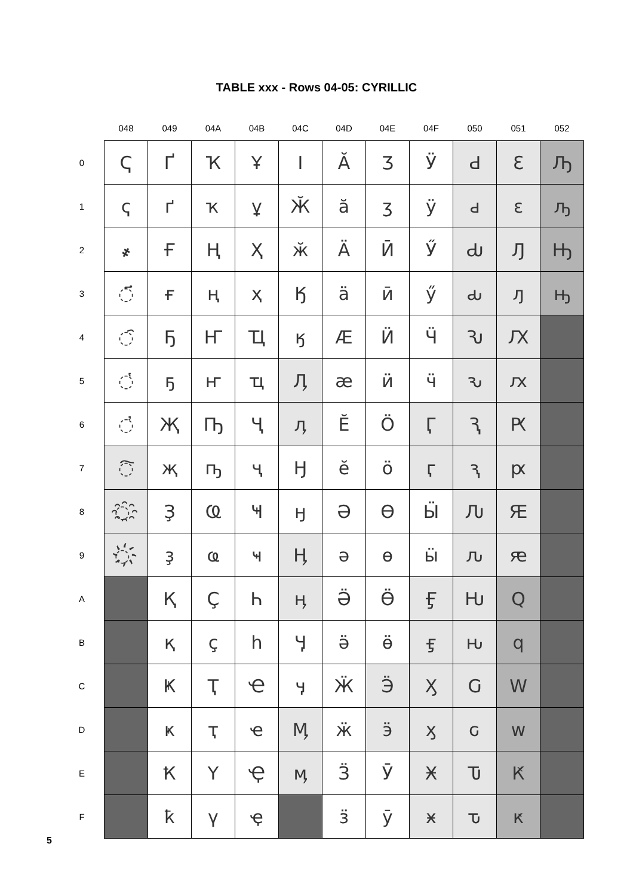TABLE xxx - Rows 04-05: CYRILLIC
| | 048 | 049 | 04A | 04B | 04C | 04D | 04E | 04F | 050 | 051 | 052 |
| --- | --- | --- | --- | --- | --- | --- | --- | --- | --- | --- | --- |
| 0 | Ҁ | Ґ | Ҡ | Ұ | Ӏ | Ӑ | Ӡ | Ӱ | Ԁ | Ԑ | Ԡ |
| 1 | ҁ | ґ | ҡ | ұ | Ӂ | ӑ | ӡ | ӱ | ԁ | ԑ | ԡ |
| 2 | ҂ | Ғ | Ң | Ҳ | ӂ | Ӓ | Ӣ | Ӳ | Ԃ | Ԓ | Ԣ |
| 3 | ◌҃ | ғ | ң | ҳ | Ӄ | ӓ | ӣ | ӳ | ԃ | ԓ | ԣ |
| 4 | ◌҄ | Ҕ | Ҥ | Ҵ | ӄ | Ӕ | Ӥ | Ӵ | Ԅ | Ԕ | |
| 5 | ◌҅ | ҕ | ҥ | ҵ | Ӆ | ӕ | ӥ | ӵ | ԅ | ԕ | |
| 6 | ◌҆ | Җ | Ҧ | Ҷ | ӆ | Ӗ | Ӧ | Ӷ | Ԇ | Ԗ | |
| 7 | ◌҇ | җ | ҧ | ҷ | Ӈ | ӗ | ӧ | ӷ | ԇ | ԗ | |
| 8 | ◌҈ | Ҙ | Ҩ | Ҹ | ӈ | Ә | Ө | Ӹ | Ԉ | Ԙ | |
| 9 | ◌҉ | ҙ | ҩ | ҹ | Ӊ | ә | ө | ӹ | ԉ | ԙ | |
| A | | Қ | Ҫ | Һ | ӊ | Ӛ | Ӫ | Ӻ | Ԋ | Ԛ | |
| B | | қ | ҫ | һ | Ӌ | ӛ | ӫ | ӻ | ԋ | ԛ | |
| C | | Ҝ | Ҭ | Ҽ | ӌ | Ӝ | Ӭ | Ӽ | Ԍ | Ԝ | |
| D | | ҝ | ҭ | ҽ | Ӎ | ӝ | ӭ | ӽ | ԍ | ԝ | |
| E | | Ҟ | Ү | Ҿ | ӎ | Ӟ | Ӯ | Ӿ | Ԏ | Ԟ | |
| F | | ҟ | ү | ҿ | | ӟ | ӯ | ӿ | ԏ | ԟ | |
5